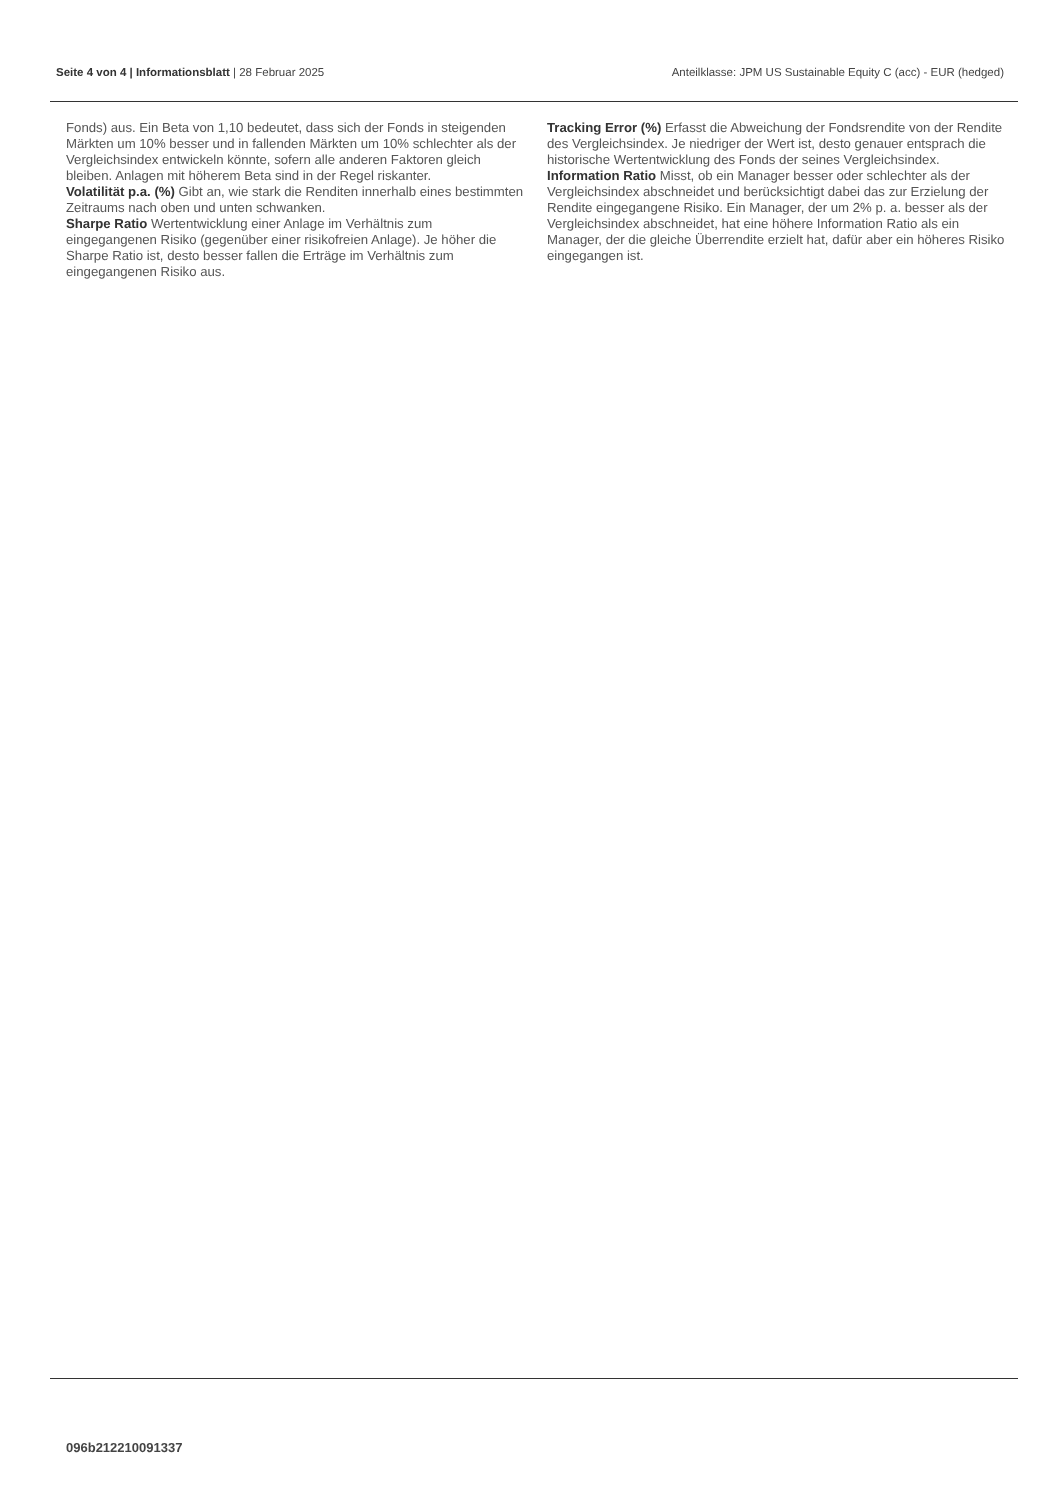Seite 4 von 4 | Informationsblatt | 28 Februar 2025 Anteilklasse: JPM US Sustainable Equity C (acc) - EUR (hedged)
Fonds) aus. Ein Beta von 1,10 bedeutet, dass sich der Fonds in steigenden Märkten um 10% besser und in fallenden Märkten um 10% schlechter als der Vergleichsindex entwickeln könnte, sofern alle anderen Faktoren gleich bleiben. Anlagen mit höherem Beta sind in der Regel riskanter.
Volatilität p.a. (%) Gibt an, wie stark die Renditen innerhalb eines bestimmten Zeitraums nach oben und unten schwanken.
Sharpe Ratio Wertentwicklung einer Anlage im Verhältnis zum eingegangenen Risiko (gegenüber einer risikofreien Anlage). Je höher die Sharpe Ratio ist, desto besser fallen die Erträge im Verhältnis zum eingegangenen Risiko aus.
Tracking Error (%) Erfasst die Abweichung der Fondsrendite von der Rendite des Vergleichsindex. Je niedriger der Wert ist, desto genauer entsprach die historische Wertentwicklung des Fonds der seines Vergleichsindex.
Information Ratio Misst, ob ein Manager besser oder schlechter als der Vergleichsindex abschneidet und berücksichtigt dabei das zur Erzielung der Rendite eingegangene Risiko. Ein Manager, der um 2% p. a. besser als der Vergleichsindex abschneidet, hat eine höhere Information Ratio als ein Manager, der die gleiche Überrendite erzielt hat, dafür aber ein höheres Risiko eingegangen ist.
096b212210091337